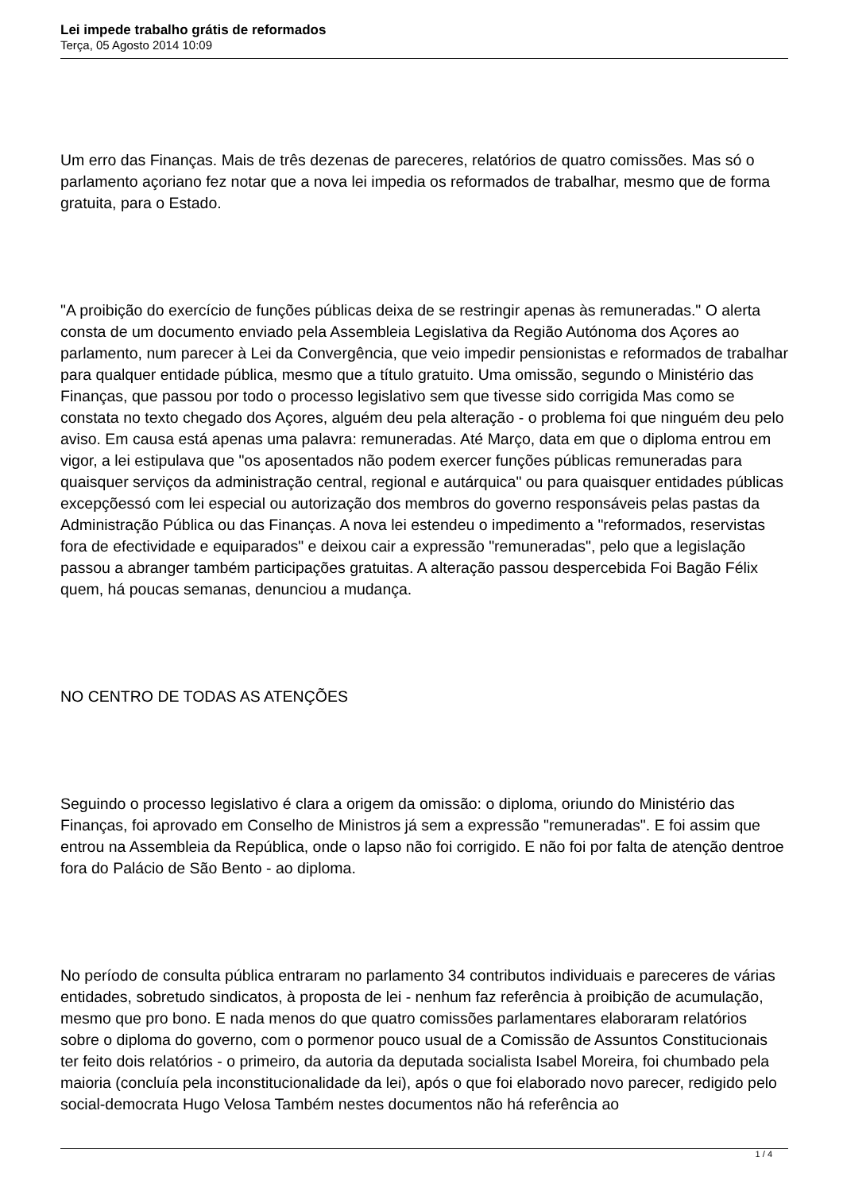Lei impede trabalho grátis de reformados
Terça, 05 Agosto 2014 10:09
Um erro das Finanças. Mais de três dezenas de pareceres, relatórios de quatro comissões. Mas só o parlamento açoriano fez notar que a nova lei impedia os reformados de trabalhar, mesmo que de forma gratuita, para o Estado.
"A proibição do exercício de funções públicas deixa de se restringir apenas às remuneradas." O alerta consta de um documento enviado pela Assembleia Legislativa da Região Autónoma dos Açores ao parlamento, num parecer à Lei da Convergência, que veio impedir pensionistas e reformados de trabalhar para qualquer entidade pública, mesmo que a título gratuito. Uma omissão, segundo o Ministério das Finanças, que passou por todo o processo legislativo sem que tivesse sido corrigida Mas como se constata no texto chegado dos Açores, alguém deu pela alteração - o problema foi que ninguém deu pelo aviso. Em causa está apenas uma palavra: remuneradas. Até Março, data em que o diploma entrou em vigor, a lei estipulava que "os aposentados não podem exercer funções públicas remuneradas para quaisquer serviços da administração central, regional e autárquica" ou para quaisquer entidades públicas excepçõessó com lei especial ou autorização dos membros do governo responsáveis pelas pastas da Administração Pública ou das Finanças. A nova lei estendeu o impedimento a "reformados, reservistas fora de efectividade e equiparados" e deixou cair a expressão "remuneradas", pelo que a legislação passou a abranger também participações gratuitas. A alteração passou despercebida Foi Bagão Félix quem, há poucas semanas, denunciou a mudança.
NO CENTRO DE TODAS AS ATENÇÕES
Seguindo o processo legislativo é clara a origem da omissão: o diploma, oriundo do Ministério das Finanças, foi aprovado em Conselho de Ministros já sem a expressão "remuneradas". E foi assim que entrou na Assembleia da República, onde o lapso não foi corrigido. E não foi por falta de atenção dentroe fora do Palácio de São Bento - ao diploma.
No período de consulta pública entraram no parlamento 34 contributos individuais e pareceres de várias entidades, sobretudo sindicatos, à proposta de lei - nenhum faz referência à proibição de acumulação, mesmo que pro bono. E nada menos do que quatro comissões parlamentares elaboraram relatórios sobre o diploma do governo, com o pormenor pouco usual de a Comissão de Assuntos Constitucionais ter feito dois relatórios - o primeiro, da autoria da deputada socialista Isabel Moreira, foi chumbado pela maioria (concluía pela inconstitucionalidade da lei), após o que foi elaborado novo parecer, redigido pelo social-democrata Hugo Velosa Também nestes documentos não há referência ao
1 / 4